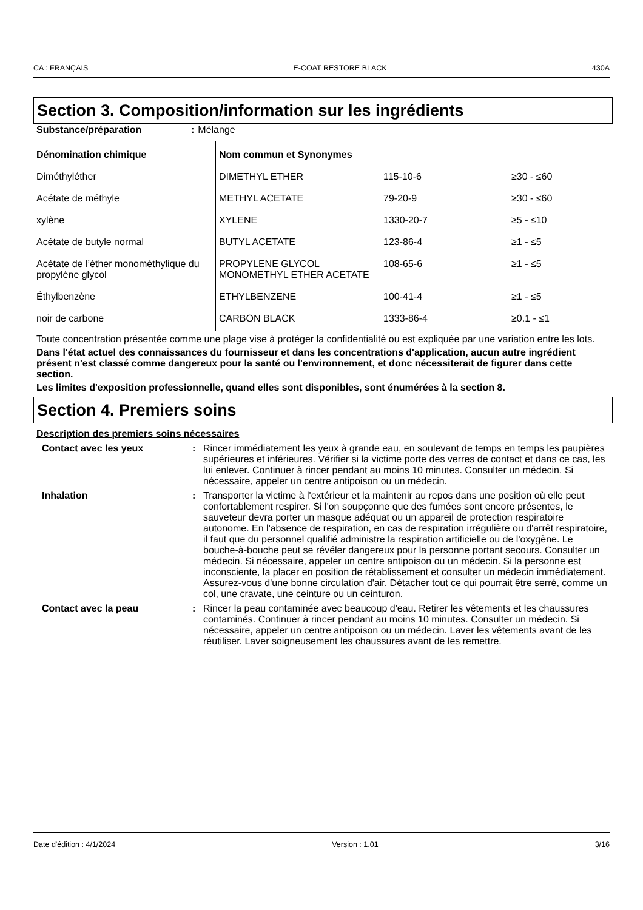CA : FRANÇAIS E-COAT RESTORE BLACK 430A
Section 3. Composition/information sur les ingrédients
| Substance/préparation | : | Mélange |
| Dénomination chimique | Nom commun et Synonymes | | |
| --- | --- | --- | --- |
| Diméthyléther | DIMETHYL ETHER | 115-10-6 | ≥30 - ≤60 |
| Acétate de méthyle | METHYL ACETATE | 79-20-9 | ≥30 - ≤60 |
| xylène | XYLENE | 1330-20-7 | ≥5 - ≤10 |
| Acétate de butyle normal | BUTYL ACETATE | 123-86-4 | ≥1 - ≤5 |
| Acétate de l’éther monométhylique du propylène glycol | PROPYLENE GLYCOL MONOMETHYL ETHER ACETATE | 108-65-6 | ≥1 - ≤5 |
| Éthylbenzène | ETHYLBENZENE | 100-41-4 | ≥1 - ≤5 |
| noir de carbone | CARBON BLACK | 1333-86-4 | ≥0.1 - ≤1 |
Toute concentration présentée comme une plage vise à protéger la confidentialité ou est expliquée par une variation entre les lots.
Dans l'état actuel des connaissances du fournisseur et dans les concentrations d'application, aucun autre ingrédient présent n'est classé comme dangereux pour la santé ou l'environnement, et donc nécessiterait de figurer dans cette section.
Les limites d'exposition professionnelle, quand elles sont disponibles, sont énumérées à la section 8.
Section 4. Premiers soins
Description des premiers soins nécessaires
| Contact avec les yeux | : | Rincer immédiatement les yeux à grande eau, en soulevant de temps en temps les paupières supérieures et inférieures. Vérifier si la victime porte des verres de contact et dans ce cas, les lui enlever. Continuer à rincer pendant au moins 10 minutes. Consulter un médecin. Si nécessaire, appeler un centre antipoison ou un médecin. |
| Inhalation | : | Transporter la victime à l'extérieur et la maintenir au repos dans une position où elle peut confortablement respirer. Si l'on soupçonne que des fumées sont encore présentes, le sauveteur devra porter un masque adéquat ou un appareil de protection respiratoire autonome. En l'absence de respiration, en cas de respiration irrégulière ou d'arrêt respiratoire, il faut que du personnel qualifié administre la respiration artificielle ou de l'oxygène. Le bouche-à-bouche peut se révéler dangereux pour la personne portant secours. Consulter un médecin. Si nécessaire, appeler un centre antipoison ou un médecin. Si la personne est inconsciente, la placer en position de rétablissement et consulter un médecin immédiatement. Assurez-vous d'une bonne circulation d'air. Détacher tout ce qui pourrait être serré, comme un col, une cravate, une ceinture ou un ceinturon. |
| Contact avec la peau | : | Rincer la peau contaminée avec beaucoup d'eau. Retirer les vêtements et les chaussures contaminés. Continuer à rincer pendant au moins 10 minutes. Consulter un médecin. Si nécessaire, appeler un centre antipoison ou un médecin. Laver les vêtements avant de les réutiliser. Laver soigneusement les chaussures avant de les remettre. |
Date d'édition : 4/1/2024 Version : 1.01 3/16